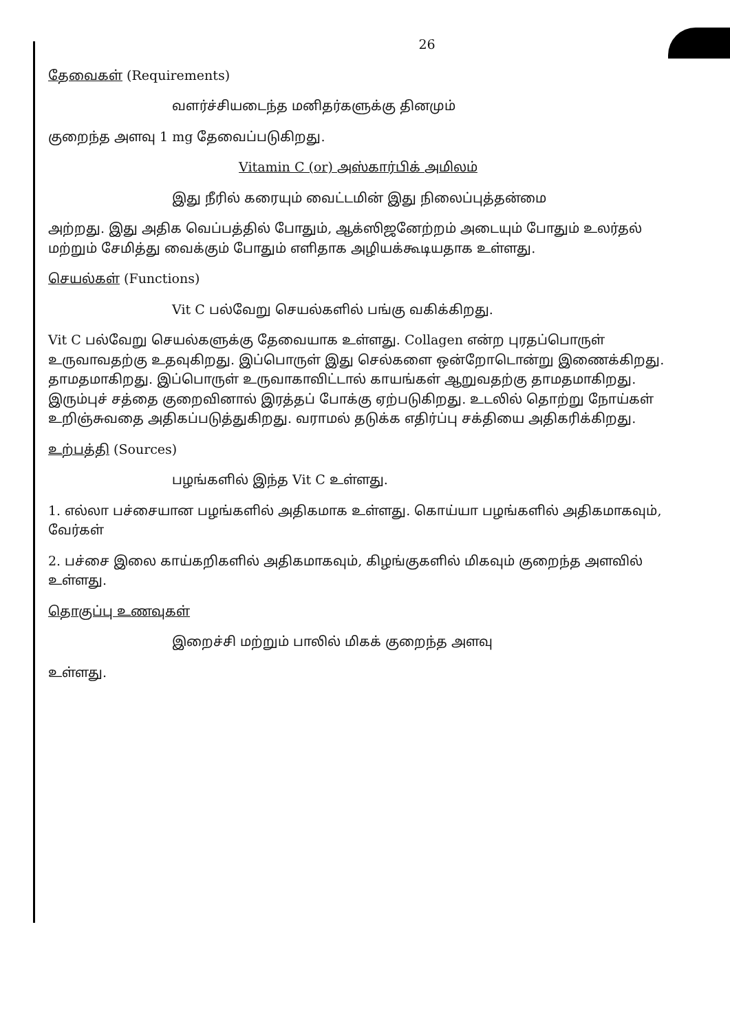26
தேவைகள் (Requirements)
வளர்ச்சியடைந்த மனிதர்களுக்கு தினமும்
குறைந்த அளவு 1 mg தேவைப்படுகிறது.
Vitamin C (or) அஸ்கார்பிக் அமிலம்
இது நீரில் கரையும் வைட்டமின் இது நிலைப்புத்தன்மை
அற்றது. இது அதிக வெப்பத்தில் போதும், ஆக்ஸிஜனேற்றம் அடையும் போதும் உலர்தல் மற்றும் சேமித்து வைக்கும் போதும் எளிதாக அழியக்கூடியதாக உள்ளது.
செயல்கள் (Functions)
Vit C பல்வேறு செயல்களில் பங்கு வகிக்கிறது.
Vit C பல்வேறு செயல்களுக்கு தேவையாக உள்ளது. Collagen என்ற புரதப்பொருள் உருவாவதற்கு உதவுகிறது. இப்பொருள் இது செல்களை ஒன்றோடொன்று இணைக்கிறது. தாமதமாகிறது. இப்பொருள் உருவாகாவிட்டால் காயங்கள் ஆறுவதற்கு தாமதமாகிறது. இரும்புச் சத்தை குறைவினால் இரத்தப் போக்கு ஏற்படுகிறது. உடலில் தொற்று நோய்கள் உறிஞ்சுவதை அதிகப்படுத்துகிறது. வராமல் தடுக்க எதிர்ப்பு சக்தியை அதிகரிக்கிறது.
உற்பத்தி (Sources)
பழங்களில் இந்த Vit C உள்ளது.
1. எல்லா பச்சையான பழங்களில் அதிகமாக உள்ளது. கொய்யா பழங்களில் அதிகமாகவும், வேர்கள்
2. பச்சை இலை காய்கறிகளில் அதிகமாகவும், கிழங்குகளில் மிகவும் குறைந்த அளவில் உள்ளது.
தொகுப்பு உணவுகள்
இறைச்சி மற்றும் பாலில் மிகக் குறைந்த அளவு
உள்ளது.